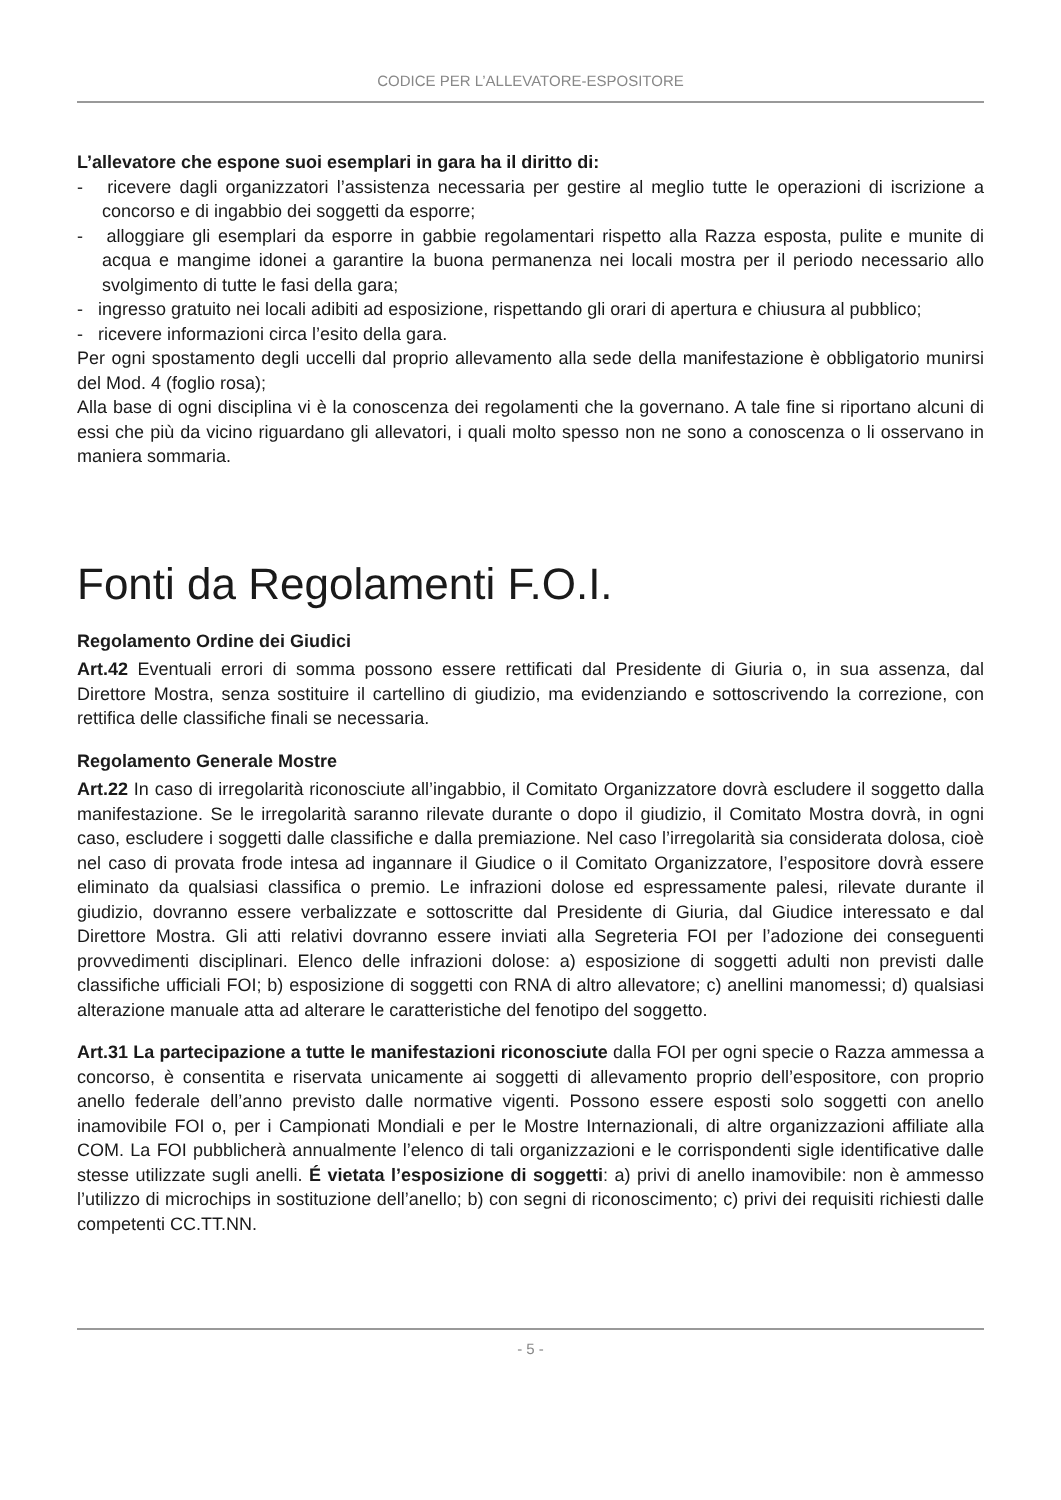CODICE PER L’ALLEVATORE-ESPOSITORE
L’allevatore che espone suoi esemplari in gara ha il diritto di:
- ricevere dagli organizzatori l’assistenza necessaria per gestire al meglio tutte le operazioni di iscrizione a concorso e di ingabbio dei soggetti da esporre;
- alloggiare gli esemplari da esporre in gabbie regolamentari rispetto alla Razza esposta, pulite e munite di acqua e mangime idonei a garantire la buona permanenza nei locali mostra per il periodo necessario allo svolgimento di tutte le fasi della gara;
- ingresso gratuito nei locali adibiti ad esposizione, rispettando gli orari di apertura e chiusura al pubblico;
- ricevere informazioni circa l’esito della gara.
Per ogni spostamento degli uccelli dal proprio allevamento alla sede della manifestazione è obbligatorio munirsi del Mod. 4 (foglio rosa);
Alla base di ogni disciplina vi è la conoscenza dei regolamenti che la governano. A tale fine si riportano alcuni di essi che più da vicino riguardano gli allevatori, i quali molto spesso non ne sono a conoscenza o li osservano in maniera sommaria.
Fonti da Regolamenti F.O.I.
Regolamento Ordine dei Giudici
Art.42 Eventuali errori di somma possono essere rettificati dal Presidente di Giuria o, in sua assenza, dal Direttore Mostra, senza sostituire il cartellino di giudizio, ma evidenziando e sottoscrivendo la correzione, con rettifica delle classifiche finali se necessaria.
Regolamento Generale Mostre
Art.22 In caso di irregolarità riconosciute all’ingabbio, il Comitato Organizzatore dovrà escludere il soggetto dalla manifestazione. Se le irregolarità saranno rilevate durante o dopo il giudizio, il Comitato Mostra dovrà, in ogni caso, escludere i soggetti dalle classifiche e dalla premiazione. Nel caso l’irregolarità sia considerata dolosa, cioè nel caso di provata frode intesa ad ingannare il Giudice o il Comitato Organizzatore, l’espositore dovrà essere eliminato da qualsiasi classifica o premio. Le infrazioni dolose ed espressamente palesi, rilevate durante il giudizio, dovranno essere verbalizzate e sottoscritte dal Presidente di Giuria, dal Giudice interessato e dal Direttore Mostra. Gli atti relativi dovranno essere inviati alla Segreteria FOI per l’adozione dei conseguenti provvedimenti disciplinari. Elenco delle infrazioni dolose: a) esposizione di soggetti adulti non previsti dalle classifiche ufficiali FOI; b) esposizione di soggetti con RNA di altro allevatore; c) anellini manomessi; d) qualsiasi alterazione manuale atta ad alterare le caratteristiche del fenotipo del soggetto.
Art.31 La partecipazione a tutte le manifestazioni riconosciute dalla FOI per ogni specie o Razza ammessa a concorso, è consentita e riservata unicamente ai soggetti di allevamento proprio dell’espositore, con proprio anello federale dell’anno previsto dalle normative vigenti. Possono essere esposti solo soggetti con anello inamovibile FOI o, per i Campionati Mondiali e per le Mostre Internazionali, di altre organizzazioni affiliate alla COM. La FOI pubblicherà annualmente l’elenco di tali organizzazioni e le corrispondenti sigle identificative dalle stesse utilizzate sugli anelli. É vietata l’esposizione di soggetti: a) privi di anello inamovibile: non è ammesso l’utilizzo di microchips in sostituzione dell’anello; b) con segni di riconoscimento; c) privi dei requisiti richiesti dalle competenti CC.TT.NN.
- 5 -